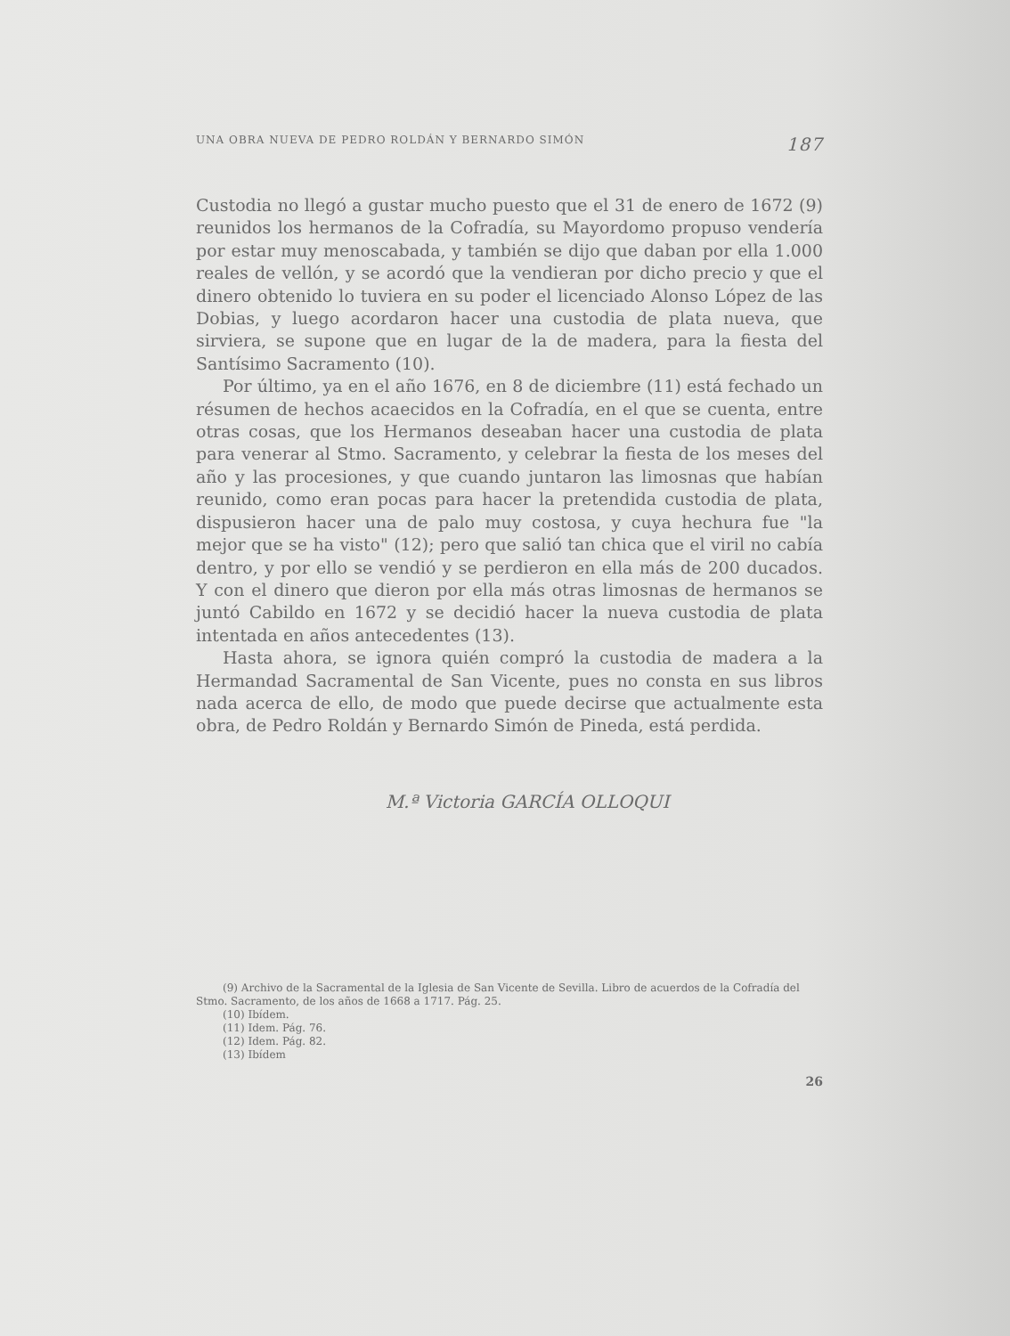UNA OBRA NUEVA DE PEDRO ROLDÁN Y BERNARDO SIMÓN 187
Custodia no llegó a gustar mucho puesto que el 31 de enero de 1672 (9) reunidos los hermanos de la Cofradía, su Mayordomo propuso vendería por estar muy menoscabada, y también se dijo que daban por ella 1.000 reales de vellón, y se acordó que la vendieran por dicho precio y que el dinero obtenido lo tuviera en su poder el licenciado Alonso López de las Dobias, y luego acordaron hacer una custodia de plata nueva, que sirviera, se supone que en lugar de la de madera, para la fiesta del Santísimo Sacramento (10).
Por último, ya en el año 1676, en 8 de diciembre (11) está fechado un résumen de hechos acaecidos en la Cofradía, en el que se cuenta, entre otras cosas, que los Hermanos deseaban hacer una custodia de plata para venerar al Stmo. Sacramento, y celebrar la fiesta de los meses del año y las procesiones, y que cuando juntaron las limosnas que habían reunido, como eran pocas para hacer la pretendida custodia de plata, dispusieron hacer una de palo muy costosa, y cuya hechura fue "la mejor que se ha visto" (12); pero que salió tan chica que el viril no cabía dentro, y por ello se vendió y se perdieron en ella más de 200 ducados. Y con el dinero que dieron por ella más otras limosnas de hermanos se juntó Cabildo en 1672 y se decidió hacer la nueva custodia de plata intentada en años antecedentes (13).
Hasta ahora, se ignora quién compró la custodia de madera a la Hermandad Sacramental de San Vicente, pues no consta en sus libros nada acerca de ello, de modo que puede decirse que actualmente esta obra, de Pedro Roldán y Bernardo Simón de Pineda, está perdida.
M.ª Victoria GARCÍA OLLOQUI
(9) Archivo de la Sacramental de la Iglesia de San Vicente de Sevilla. Libro de acuerdos de la Cofradía del Stmo. Sacramento, de los años de 1668 a 1717. Pág. 25.
(10) Ibídem.
(11) Idem. Pág. 76.
(12) Idem. Pág. 82.
(13) Ibídem
26